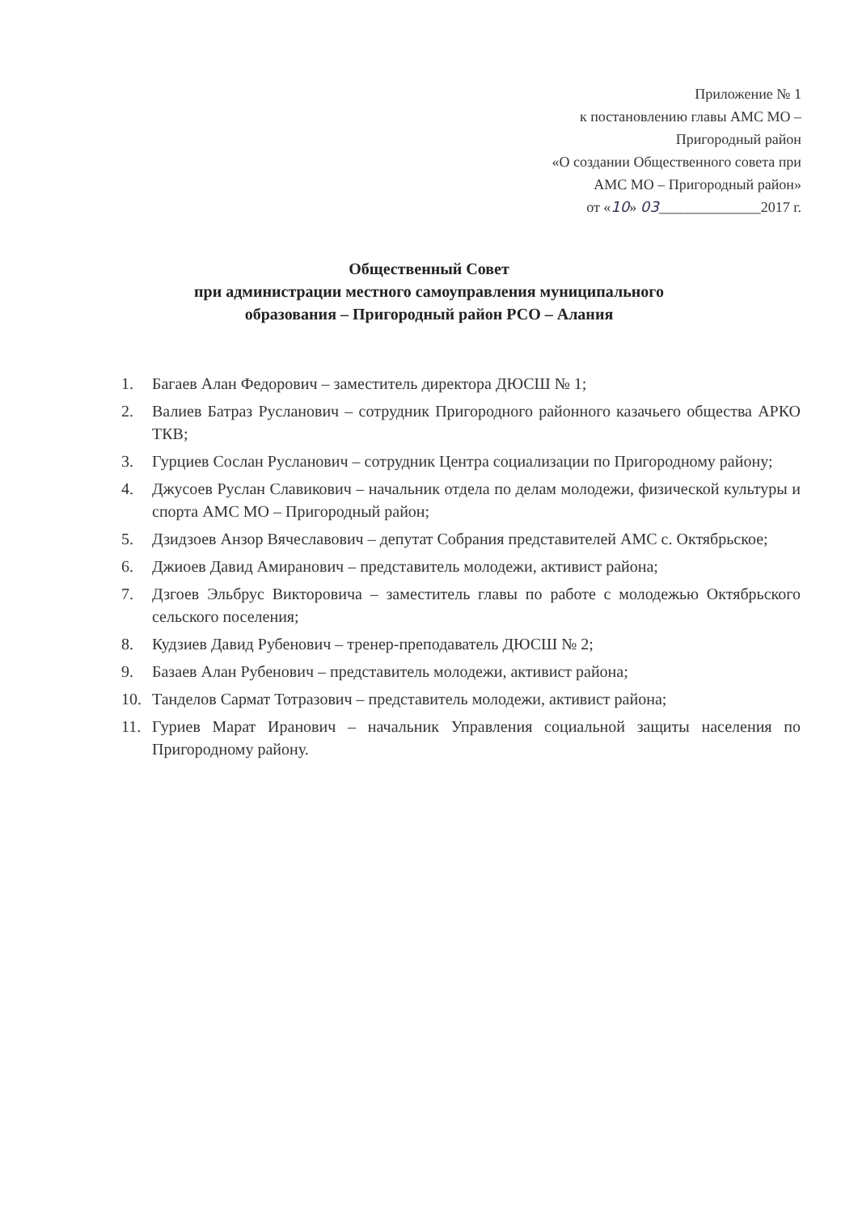Приложение № 1
к постановлению главы АМС МО –
Пригородный район
«О создании Общественного совета при
АМС МО – Пригородный район»
от «10» 03______________2017 г.
Общественный Совет
при администрации местного самоуправления муниципального
образования – Пригородный район РСО – Алания
1. Багаев Алан Федорович – заместитель директора ДЮСШ № 1;
2. Валиев Батраз Русланович – сотрудник Пригородного районного казачьего общества АРКО ТКВ;
3. Гурциев Сослан Русланович – сотрудник Центра социализации по Пригородному району;
4. Джусоев Руслан Славикович – начальник отдела по делам молодежи, физической культуры и спорта АМС МО – Пригородный район;
5. Дзидзоев Анзор Вячеславович – депутат Собрания представителей АМС с. Октябрьское;
6. Джиоев Давид Амиранович – представитель молодежи, активист района;
7. Дзгоев Эльбрус Викторовича – заместитель главы по работе с молодежью Октябрьского сельского поселения;
8. Кудзиев Давид Рубенович – тренер-преподаватель ДЮСШ № 2;
9. Базаев Алан Рубенович – представитель молодежи, активист района;
10. Танделов Сармат Тотразович – представитель молодежи, активист района;
11. Гуриев Марат Иранович – начальник Управления социальной защиты населения по Пригородному району.